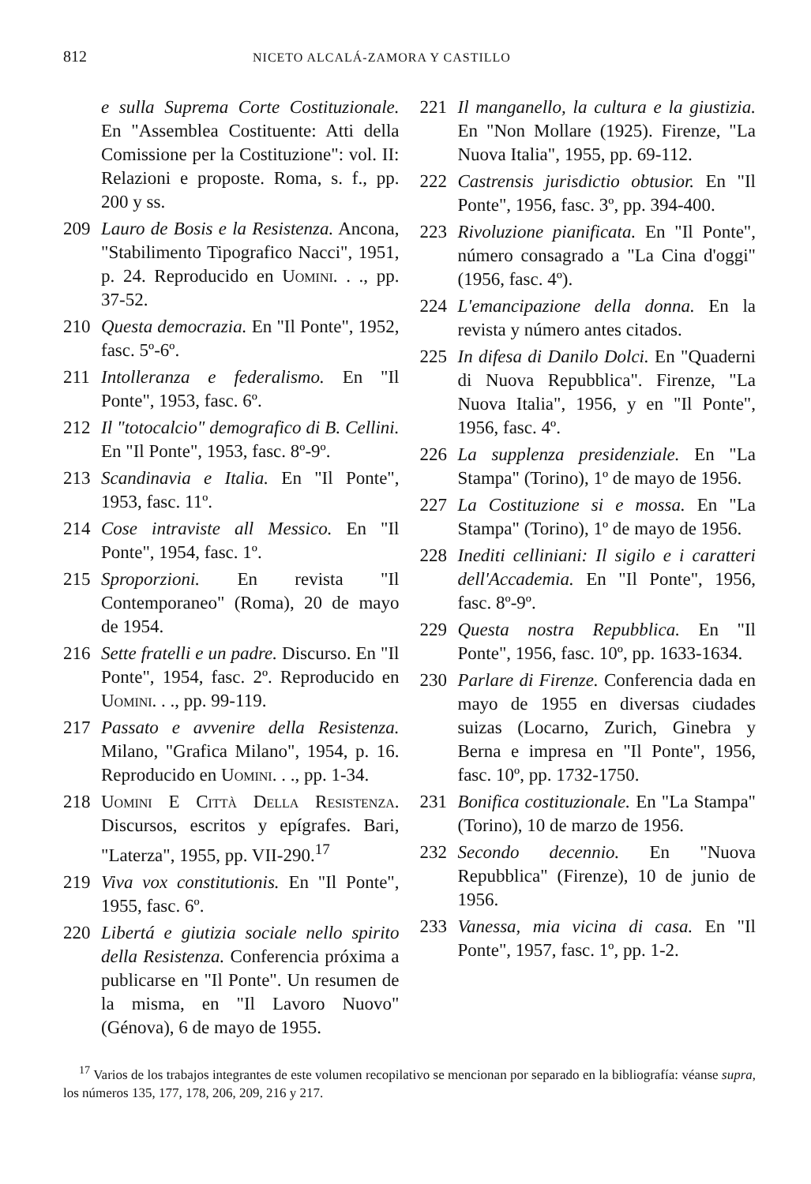812 NICETO ALCALÁ-ZAMORA Y CASTILLO
e sulla Suprema Corte Costituzionale. En "Assemblea Costituente: Atti della Comissione per la Costituzione": vol. II: Relazioni e proposte. Roma, s. f., pp. 200 y ss.
209 Lauro de Bosis e la Resistenza. Ancona, "Stabilimento Tipografico Nacci", 1951, p. 24. Reproducido en Uomini. . ., pp. 37-52.
210 Questa democrazia. En "Il Ponte", 1952, fasc. 5º-6º.
211 Intolleranza e federalismo. En "Il Ponte", 1953, fasc. 6º.
212 Il "totocalcio" demografico di B. Cellini. En "Il Ponte", 1953, fasc. 8º-9º.
213 Scandinavia e Italia. En "Il Ponte", 1953, fasc. 11º.
214 Cose intraviste all Messico. En "Il Ponte", 1954, fasc. 1º.
215 Sproporzioni. En revista "Il Contemporaneo" (Roma), 20 de mayo de 1954.
216 Sette fratelli e un padre. Discurso. En "Il Ponte", 1954, fasc. 2º. Reproducido en Uomini. . ., pp. 99-119.
217 Passato e avvenire della Resistenza. Milano, "Grafica Milano", 1954, p. 16. Reproducido en Uomini. . ., pp. 1-34.
218 Uomini E Città Della Resistenza. Discursos, escritos y epígrafes. Bari, "Laterza", 1955, pp. VII-290.<sup>17</sup>
219 Viva vox constitutionis. En "Il Ponte", 1955, fasc. 6º.
220 Libertá e giutizia sociale nello spirito della Resistenza. Conferencia próxima a publicarse en "Il Ponte". Un resumen de la misma, en "Il Lavoro Nuovo" (Génova), 6 de mayo de 1955.
221 Il manganello, la cultura e la giustizia. En "Non Mollare (1925). Firenze, "La Nuova Italia", 1955, pp. 69-112.
222 Castrensis jurisdictio obtusior. En "Il Ponte", 1956, fasc. 3º, pp. 394-400.
223 Rivoluzione pianificata. En "Il Ponte", número consagrado a "La Cina d'oggi" (1956, fasc. 4º).
224 L'emancipazione della donna. En la revista y número antes citados.
225 In difesa di Danilo Dolci. En "Quaderni di Nuova Repubblica". Firenze, "La Nuova Italia", 1956, y en "Il Ponte", 1956, fasc. 4º.
226 La supplenza presidenziale. En "La Stampa" (Torino), 1º de mayo de 1956.
227 La Costituzione si e mossa. En "La Stampa" (Torino), 1º de mayo de 1956.
228 Inediti celliniani: Il sigilo e i caratteri dell'Accademia. En "Il Ponte", 1956, fasc. 8º-9º.
229 Questa nostra Repubblica. En "Il Ponte", 1956, fasc. 10º, pp. 1633-1634.
230 Parlare di Firenze. Conferencia dada en mayo de 1955 en diversas ciudades suizas (Locarno, Zurich, Ginebra y Berna e impresa en "Il Ponte", 1956, fasc. 10º, pp. 1732-1750.
231 Bonifica costituzionale. En "La Stampa" (Torino), 10 de marzo de 1956.
232 Secondo decennio. En "Nuova Repubblica" (Firenze), 10 de junio de 1956.
233 Vanessa, mia vicina di casa. En "Il Ponte", 1957, fasc. 1º, pp. 1-2.
<sup>17</sup> Varios de los trabajos integrantes de este volumen recopilativo se mencionan por separado en la bibliografía: véanse supra, los números 135, 177, 178, 206, 209, 216 y 217.